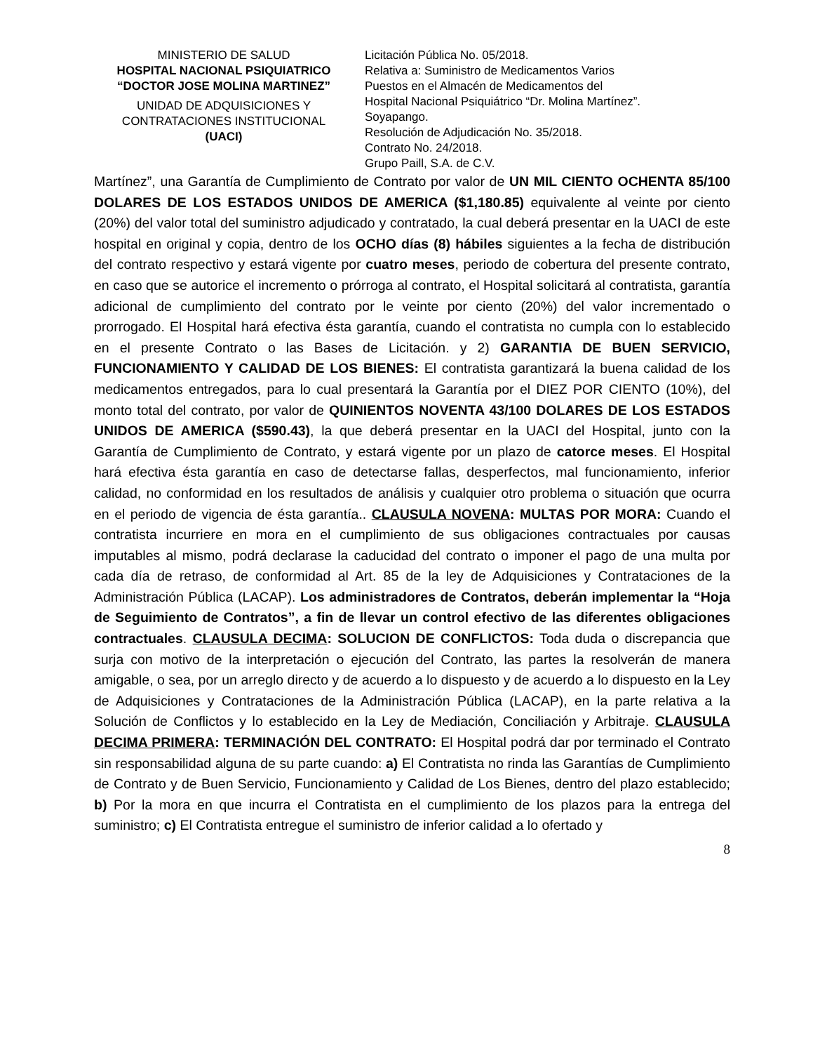MINISTERIO DE SALUD
HOSPITAL NACIONAL PSIQUIATRICO
“DOCTOR JOSE MOLINA MARTINEZ”
UNIDAD DE ADQUISICIONES Y
CONTRATACIONES INSTITUCIONAL
(UACI)
Licitación Pública No. 05/2018.
Relativa a: Suministro de Medicamentos Varios
Puestos en el Almacén de Medicamentos del
Hospital Nacional Psiquiátrico “Dr. Molina Martínez”.
Soyapango.
Resolución de Adjudicación No. 35/2018.
Contrato No. 24/2018.
Grupo Paill, S.A. de C.V.
Martínez”, una Garantía de Cumplimiento de Contrato por valor de UN MIL CIENTO OCHENTA 85/100 DOLARES DE LOS ESTADOS UNIDOS DE AMERICA ($1,180.85) equivalente al veinte por ciento (20%) del valor total del suministro adjudicado y contratado, la cual deberá presentar en la UACI de este hospital en original y copia, dentro de los OCHO días (8) hábiles siguientes a la fecha de distribución del contrato respectivo y estará vigente por cuatro meses, periodo de cobertura del presente contrato, en caso que se autorice el incremento o prórroga al contrato, el Hospital solicitará al contratista, garantía adicional de cumplimiento del contrato por le veinte por ciento (20%) del valor incrementado o prorrogado. El Hospital hará efectiva ésta garantía, cuando el contratista no cumpla con lo establecido en el presente Contrato o las Bases de Licitación. y 2) GARANTIA DE BUEN SERVICIO, FUNCIONAMIENTO Y CALIDAD DE LOS BIENES: El contratista garantizará la buena calidad de los medicamentos entregados, para lo cual presentará la Garantía por el DIEZ POR CIENTO (10%), del monto total del contrato, por valor de QUINIENTOS NOVENTA 43/100 DOLARES DE LOS ESTADOS UNIDOS DE AMERICA ($590.43), la que deberá presentar en la UACI del Hospital, junto con la Garantía de Cumplimiento de Contrato, y estará vigente por un plazo de catorce meses. El Hospital hará efectiva ésta garantía en caso de detectarse fallas, desperfectos, mal funcionamiento, inferior calidad, no conformidad en los resultados de análisis y cualquier otro problema o situación que ocurra en el periodo de vigencia de ésta garantía.. CLAUSULA NOVENA: MULTAS POR MORA: Cuando el contratista incurriere en mora en el cumplimiento de sus obligaciones contractuales por causas imputables al mismo, podrá declarase la caducidad del contrato o imponer el pago de una multa por cada día de retraso, de conformidad al Art. 85 de la ley de Adquisiciones y Contrataciones de la Administración Pública (LACAP). Los administradores de Contratos, deberán implementar la “Hoja de Seguimiento de Contratos”, a fin de llevar un control efectivo de las diferentes obligaciones contractuales. CLAUSULA DECIMA: SOLUCION DE CONFLICTOS: Toda duda o discrepancia que surja con motivo de la interpretación o ejecución del Contrato, las partes la resolverán de manera amigable, o sea, por un arreglo directo y de acuerdo a lo dispuesto y de acuerdo a lo dispuesto en la Ley de Adquisiciones y Contrataciones de la Administración Pública (LACAP), en la parte relativa a la Solución de Conflictos y lo establecido en la Ley de Mediación, Conciliación y Arbitraje. CLAUSULA DECIMA PRIMERA: TERMINACIÓN DEL CONTRATO: El Hospital podrá dar por terminado el Contrato sin responsabilidad alguna de su parte cuando: a) El Contratista no rinda las Garantías de Cumplimiento de Contrato y de Buen Servicio, Funcionamiento y Calidad de Los Bienes, dentro del plazo establecido; b) Por la mora en que incurra el Contratista en el cumplimiento de los plazos para la entrega del suministro; c) El Contratista entregue el suministro de inferior calidad a lo ofertado y
8